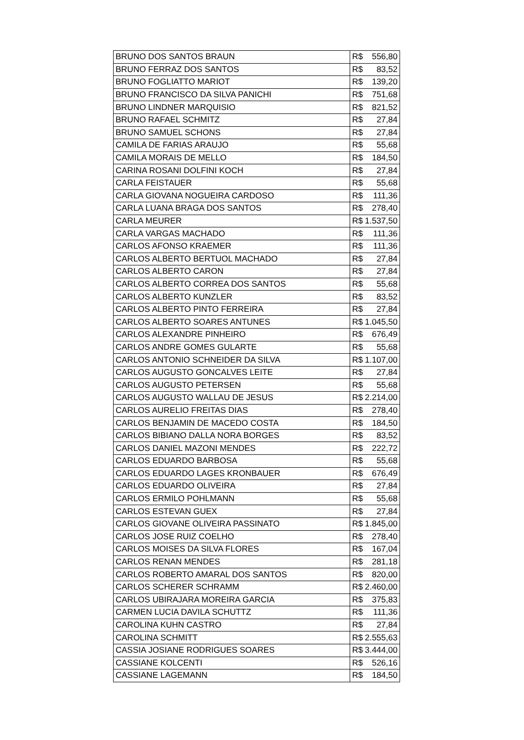| BRUNO DOS SANTOS BRAUN | R$ | 556,80 |
| BRUNO FERRAZ DOS SANTOS | R$ | 83,52 |
| BRUNO FOGLIATTO MARIOT | R$ | 139,20 |
| BRUNO FRANCISCO DA SILVA PANICHI | R$ | 751,68 |
| BRUNO LINDNER MARQUISIO | R$ | 821,52 |
| BRUNO RAFAEL SCHMITZ | R$ | 27,84 |
| BRUNO SAMUEL SCHONS | R$ | 27,84 |
| CAMILA DE FARIAS ARAUJO | R$ | 55,68 |
| CAMILA MORAIS DE MELLO | R$ | 184,50 |
| CARINA ROSANI DOLFINI KOCH | R$ | 27,84 |
| CARLA FEISTAUER | R$ | 55,68 |
| CARLA GIOVANA NOGUEIRA CARDOSO | R$ | 111,36 |
| CARLA LUANA BRAGA DOS SANTOS | R$ | 278,40 |
| CARLA MEURER | R$ | 1.537,50 |
| CARLA VARGAS MACHADO | R$ | 111,36 |
| CARLOS AFONSO KRAEMER | R$ | 111,36 |
| CARLOS ALBERTO BERTUOL MACHADO | R$ | 27,84 |
| CARLOS ALBERTO CARON | R$ | 27,84 |
| CARLOS ALBERTO CORREA DOS SANTOS | R$ | 55,68 |
| CARLOS ALBERTO KUNZLER | R$ | 83,52 |
| CARLOS ALBERTO PINTO FERREIRA | R$ | 27,84 |
| CARLOS ALBERTO SOARES ANTUNES | R$ | 1.045,50 |
| CARLOS ALEXANDRE PINHEIRO | R$ | 676,49 |
| CARLOS ANDRE GOMES GULARTE | R$ | 55,68 |
| CARLOS ANTONIO SCHNEIDER DA SILVA | R$ | 1.107,00 |
| CARLOS AUGUSTO GONCALVES LEITE | R$ | 27,84 |
| CARLOS AUGUSTO PETERSEN | R$ | 55,68 |
| CARLOS AUGUSTO WALLAU DE JESUS | R$ | 2.214,00 |
| CARLOS AURELIO FREITAS DIAS | R$ | 278,40 |
| CARLOS BENJAMIN DE MACEDO COSTA | R$ | 184,50 |
| CARLOS BIBIANO DALLA NORA BORGES | R$ | 83,52 |
| CARLOS DANIEL MAZONI MENDES | R$ | 222,72 |
| CARLOS EDUARDO BARBOSA | R$ | 55,68 |
| CARLOS EDUARDO LAGES KRONBAUER | R$ | 676,49 |
| CARLOS EDUARDO OLIVEIRA | R$ | 27,84 |
| CARLOS ERMILO POHLMANN | R$ | 55,68 |
| CARLOS ESTEVAN GUEX | R$ | 27,84 |
| CARLOS GIOVANE OLIVEIRA PASSINATO | R$ | 1.845,00 |
| CARLOS JOSE RUIZ COELHO | R$ | 278,40 |
| CARLOS MOISES DA SILVA FLORES | R$ | 167,04 |
| CARLOS RENAN MENDES | R$ | 281,18 |
| CARLOS ROBERTO AMARAL DOS SANTOS | R$ | 820,00 |
| CARLOS SCHERER SCHRAMM | R$ | 2.460,00 |
| CARLOS UBIRAJARA MOREIRA GARCIA | R$ | 375,83 |
| CARMEN LUCIA DAVILA SCHUTTZ | R$ | 111,36 |
| CAROLINA KUHN CASTRO | R$ | 27,84 |
| CAROLINA SCHMITT | R$ | 2.555,63 |
| CASSIA JOSIANE RODRIGUES SOARES | R$ | 3.444,00 |
| CASSIANE KOLCENTI | R$ | 526,16 |
| CASSIANE LAGEMANN | R$ | 184,50 |